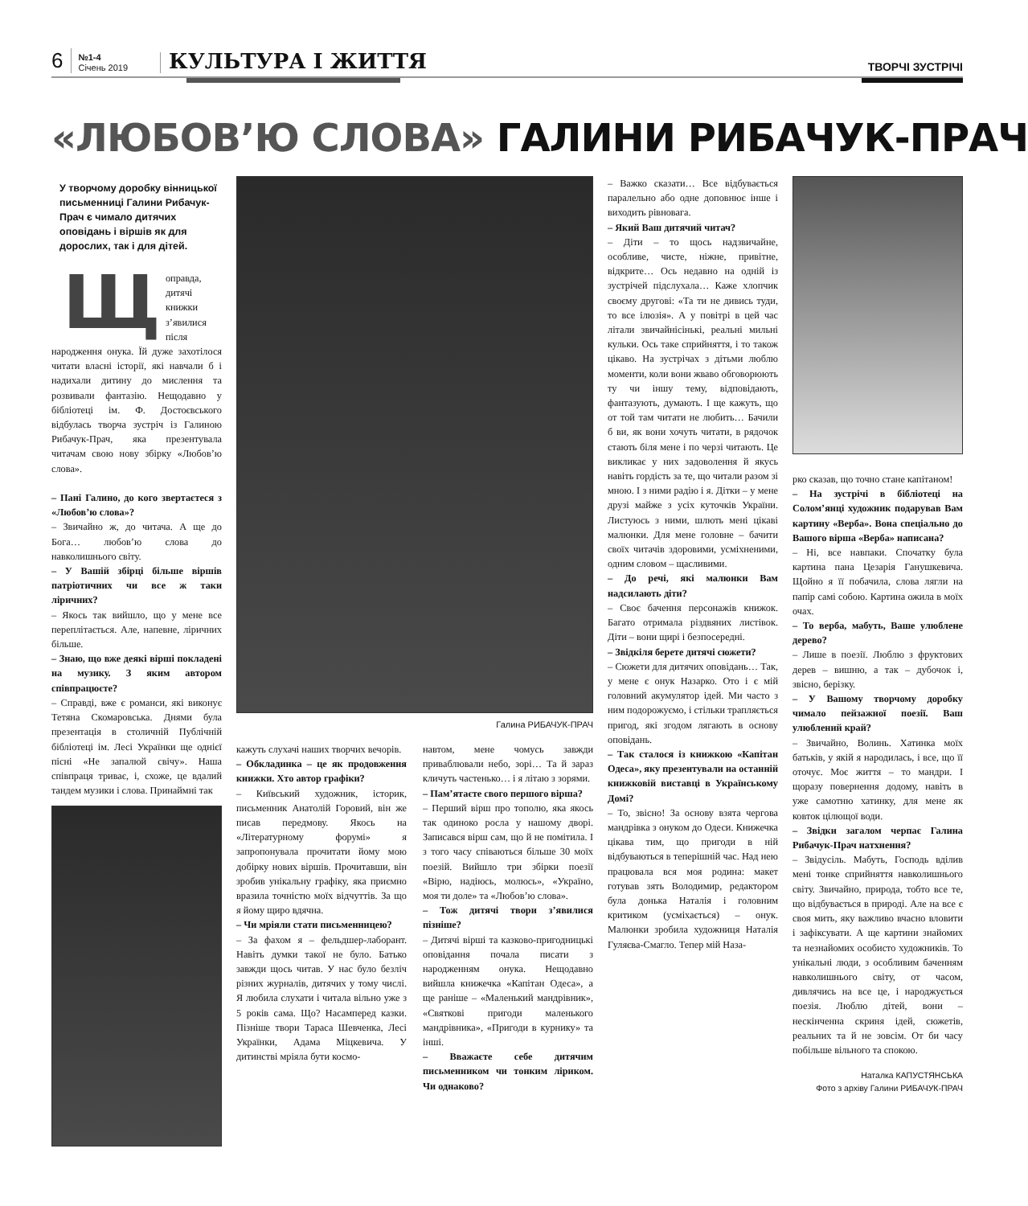6
№1-4
Січень 2019
КУЛЬТУРА І ЖИТТЯ
ТВОРЧІ ЗУСТРІЧІ
«ЛЮБОВ’Ю СЛОВА» ГАЛИНИ РИБАЧУК-ПРАЧ
У творчому доробку вінницької письменниці Галини Рибачук-Прач є чимало дитячих оповідань і віршів як для дорослих, так і для дітей.
Щоправда, дитячі книжки з’явилися після народження онука. Їй дуже захотілося читати власні історії, які навчали б і надихали дитину до мислення та розвивали фантазію. Нещодавно у бібліотеці ім. Ф. Достоєвського відбулась творча зустріч із Галиною Рибачук-Прач, яка презентувала читачам свою нову збірку «Любов’ю слова».
– Пані Галино, до кого звертаєтеся з «Любов’ю слова»?
– Звичайно ж, до читача. А ще до Бога… любов’ю слова до навколишнього світу.
– У Вашій збірці більше віршів патріотичних чи все ж таки ліричних?
– Якось так вийшло, що у мене все переплітається. Але, напевне, ліричних більше.
– Знаю, що вже деякі вірші покладені на музику. З яким автором співпрацюєте?
– Справді, вже є романси, які виконує Тетяна Скомаровська. Днями була презентація в столичній Публічній бібліотеці ім. Лесі Українки ще однієї пісні «Не запалюй свічу». Наша співпраця триває, і, схоже, це вдалий тандем музики і слова. Принаймні так
Галина РИБАЧУК-ПРАЧ
кажуть слухачі наших творчих вечорів.
– Обкладинка – це як продовження книжки. Хто автор графіки?
– Київський художник, історик, письменник Анатолій Горовий, він же писав передмову. Якось на «Літературному форумі» я запропонувала прочитати йому мою добірку нових віршів. Прочитавши, він зробив унікальну графіку, яка приємно вразила точністю моїх відчуттів. За що я йому щиро вдячна.
– Чи мріяли стати письменницею?
– За фахом я – фельдшер-лаборант. Навіть думки такої не було. Батько завжди щось читав. У нас було безліч різних журналів, дитячих у тому числі. Я любила слухати і читала вільно уже з 5 років сама. Що? Насамперед казки. Пізніше твори Тараса Шевченка, Лесі Українки, Адама Міцкевича. У дитинстві мріяла бути космо-
навтом, мене чомусь завжди приваблювали небо, зорі… Та й зараз кличуть частенько… і я літаю з зорями.
– Пам’ятаєте свого першого вірша?
– Перший вірш про тополю, яка якось так одиноко росла у нашому дворі. Записався вірш сам, що й не помітила. І з того часу співаються більше 30 моїх поезій. Вийшло три збірки поезії «Вірю, надіюсь, молюсь», «Україно, моя ти доле» та «Любов’ю слова».
– Тож дитячі твори з’явилися пізніше?
– Дитячі вірші та казково-пригодницькі оповідання почала писати з народженням онука. Нещодавно вийшла книжечка «Капітан Одеса», а ще раніше – «Маленький мандрівник», «Святкові пригоди маленького мандрівника», «Пригоди в курнику» та інші.
– Вважаєте себе дитячим письменником чи тонким ліриком. Чи однаково?
– Важко сказати… Все відбувається паралельно або одне доповнює інше і виходить рівновага.
– Який Ваш дитячий читач?
– Діти – то щось надзвичайне, особливе, чисте, ніжне, привітне, відкрите… Ось недавно на одній із зустрічей підслухала… Каже хлопчик своєму другові: «Та ти не дивись туди, то все ілюзія». А у повітрі в цей час літали звичайнісінькі, реальні мильні кульки. Ось таке сприйняття, і то також цікаво. На зустрічах з дітьми люблю моменти, коли вони жваво обговорюють ту чи іншу тему, відповідають, фантазують, думають. І ще кажуть, що от той там читати не любить… Бачили б ви, як вони хочуть читати, в рядочок стають біля мене і по черзі читають. Це викликає у них задоволення й якусь навіть гордість за те, що читали разом зі мною. І з ними радію і я. Дітки – у мене друзі майже з усіх куточків України. Листуюсь з ними, шлють мені цікаві малюнки. Для мене головне – бачити своїх читачів здоровими, усміхненими, одним словом – щасливими.
– До речі, які малюнки Вам надсилають діти?
– Своє бачення персонажів книжок. Багато отримала різдвяних листівок. Діти – вони щирі і безпосередні.
– Звідкіля берете дитячі сюжети?
– Сюжети для дитячих оповідань… Так, у мене є онук Назарко. Ото і є мій головний акумулятор ідей. Ми часто з ним подорожуємо, і стільки трапляється пригод, які згодом лягають в основу оповідань.
– Так сталося із книжкою «Капітан Одеса», яку презентували на останній книжковій виставці в Українському Домі?
– То, звісно! За основу взята чергова мандрівка з онуком до Одеси. Книжечка цікава тим, що пригоди в ній відбуваються в теперішній час. Над нею працювала вся моя родина: макет готував зять Володимир, редактором була донька Наталія і головним критиком (усміхається) – онук. Малюнки зробила художниця Наталія Гуляєва-Смагло. Тепер мій Наза-
рко сказав, що точно стане капітаном!
– На зустрічі в бібліотеці на Солом’янці художник подарував Вам картину «Верба». Вона спеціально до Вашого вірша «Верба» написана?
– Ні, все навпаки. Спочатку була картина пана Цезарія Ганушкевича. Щойно я її побачила, слова лягли на папір самі собою. Картина ожила в моїх очах.
– То верба, мабуть, Ваше улюблене дерево?
– Лише в поезії. Люблю з фруктових дерев – вишню, а так – дубочок і, звісно, берізку.
– У Вашому творчому доробку чимало пейзажної поезії. Ваш улюблений край?
– Звичайно, Волинь. Хатинка моїх батьків, у якій я народилась, і все, що її оточує. Моє життя – то мандри. І щоразу повернення додому, навіть в уже самотню хатинку, для мене як ковток цілющої води.
– Звідки загалом черпає Галина Рибачук-Прач натхнення?
– Звідусіль. Мабуть, Господь вділив мені тонке сприйняття навколишнього світу. Звичайно, природа, тобто все те, що відбувається в природі. Але на все є своя мить, яку важливо вчасно вловити і зафіксувати. А ще картини знайомих та незнайомих особисто художників. То унікальні люди, з особливим баченням навколишнього світу, от часом, дивлячись на все це, і народжується поезія. Люблю дітей, вони – нескінченна скриня ідей, сюжетів, реальних та й не зовсім. От би часу побільше вільного та спокою.
Наталка КАПУСТЯНСЬКА
Фото з архіву Галини РИБАЧУК-ПРАЧ